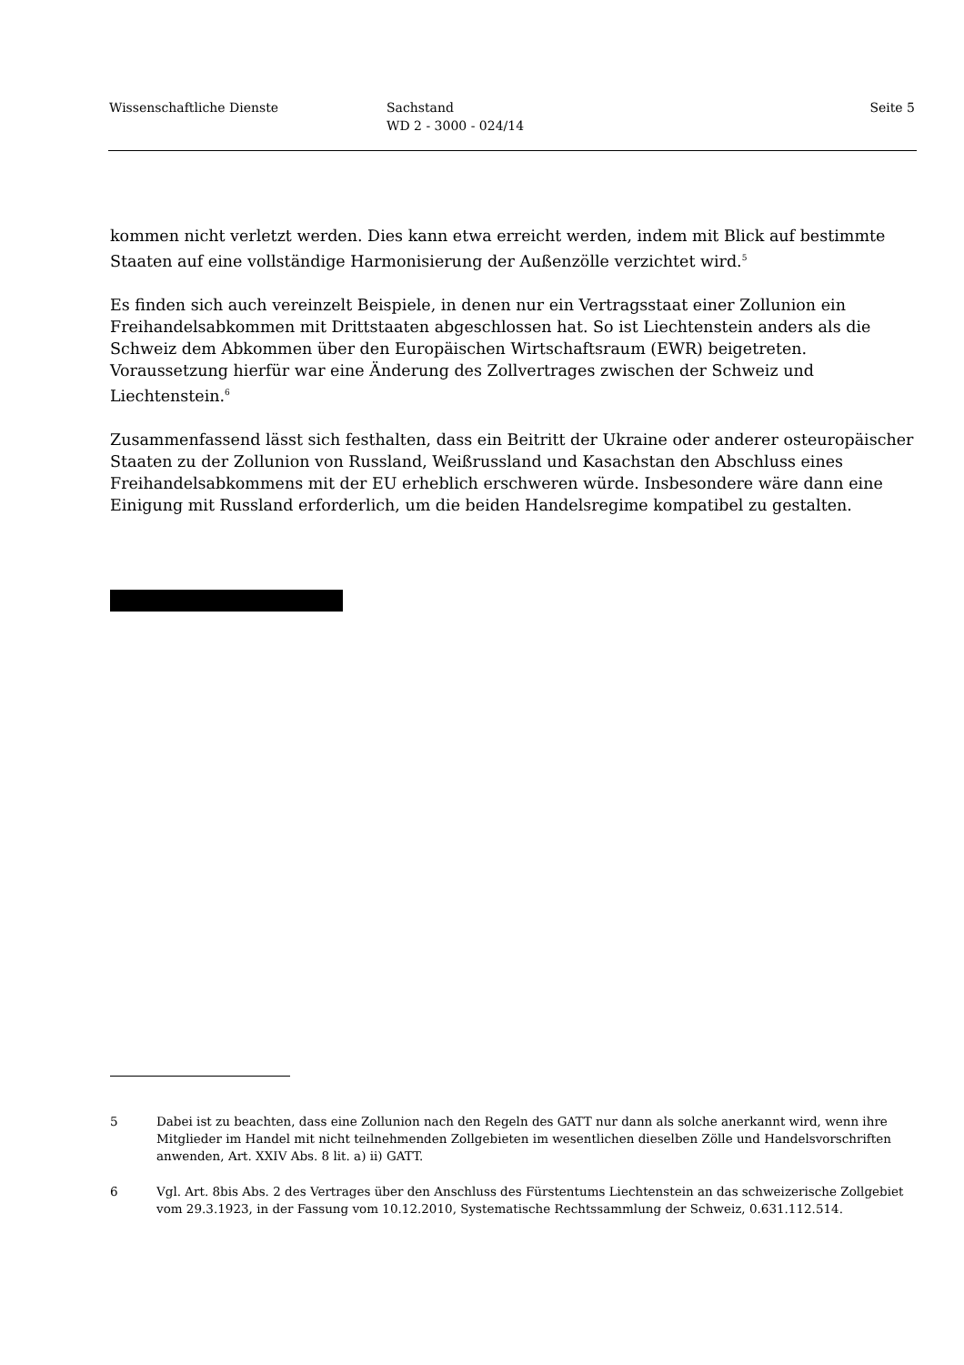Wissenschaftliche Dienste Sachstand
WD 2 - 3000 - 024/14
Seite 5
kommen nicht verletzt werden. Dies kann etwa erreicht werden, indem mit Blick auf bestimmte Staaten auf eine vollständige Harmonisierung der Außenzölle verzichtet wird.<sup>5</sup>
Es finden sich auch vereinzelt Beispiele, in denen nur ein Vertragsstaat einer Zollunion ein Freihandelsabkommen mit Drittstaaten abgeschlossen hat. So ist Liechtenstein anders als die Schweiz dem Abkommen über den Europäischen Wirtschaftsraum (EWR) beigetreten. Voraussetzung hierfür war eine Änderung des Zollvertrages zwischen der Schweiz und Liechtenstein.<sup>6</sup>
Zusammenfassend lässt sich festhalten, dass ein Beitritt der Ukraine oder anderer osteuropäischer Staaten zu der Zollunion von Russland, Weißrussland und Kasachstan den Abschluss eines Freihandelsabkommens mit der EU erheblich erschweren würde. Insbesondere wäre dann eine Einigung mit Russland erforderlich, um die beiden Handelsregime kompatibel zu gestalten.
5 Dabei ist zu beachten, dass eine Zollunion nach den Regeln des GATT nur dann als solche anerkannt wird, wenn ihre Mitglieder im Handel mit nicht teilnehmenden Zollgebieten im wesentlichen dieselben Zölle und Handelsvorschriften anwenden, Art. XXIV Abs. 8 lit. a) ii) GATT.
6 Vgl. Art. 8bis Abs. 2 des Vertrages über den Anschluss des Fürstentums Liechtenstein an das schweizerische Zollgebiet vom 29.3.1923, in der Fassung vom 10.12.2010, Systematische Rechtssammlung der Schweiz, 0.631.112.514.